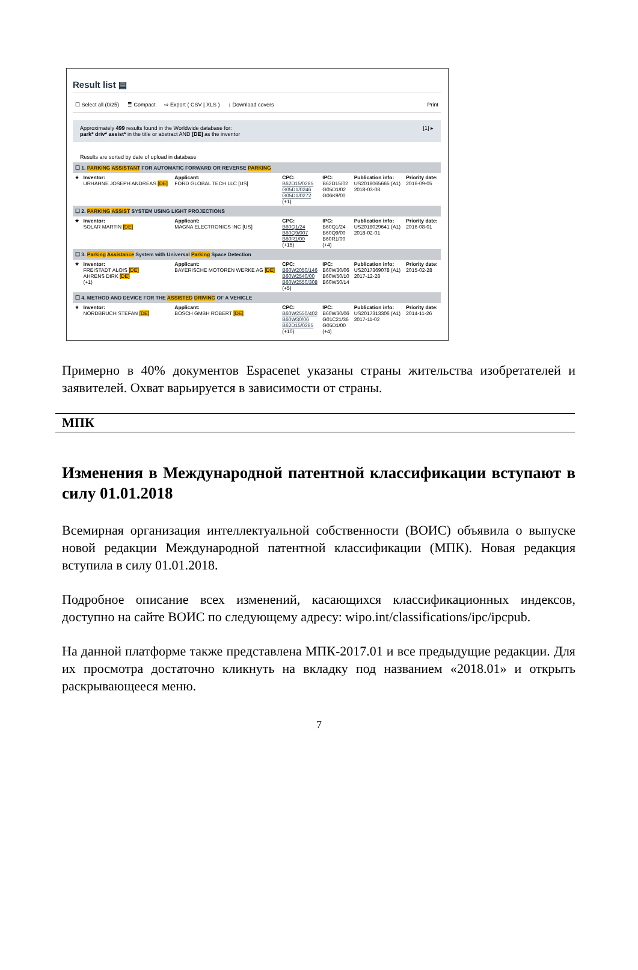Result list ▤
☐ Select all (0/25) ≣ Compact ⇨ Export ( CSV | XLS ) ↓ Download covers Print
Approximately 499 results found in the Worldwide database for: [1] ▸
park* driv* assist* in the title or abstract AND [DE] as the inventor
Results are sorted by date of upload in database
| ☐ 1. PARKING ASSISTANT FOR AUTOMATIC FORWARD OR REVERSE PARKING | | | | | | |
| ★ | Inventor: URHAHNE JOSEPH ANDREAS [DE] | Applicant: FORD GLOBAL TECH LLC [US] | CPC: B62D15/0285 G05D1/0246 G05D1/0272 (+1) | IPC: B62D15/02 G05D1/02 G06K9/00 | Publication info: US2018065665 (A1) 2018-03-08 | Priority date: 2016-09-05 |
| ☐ 2. PARKING ASSIST SYSTEM USING LIGHT PROJECTIONS | | | | | | |
| ★ | Inventor: SOLAR MARTIN [DE] | Applicant: MAGNA ELECTRONICS INC [US] | CPC: B60Q1/24 B60Q9/007 B60R1/00 (+15) | IPC: B60Q1/24 B60Q9/00 B60R1/00 (+4) | Publication info: US2018029641 (A1) 2018-02-01 | Priority date: 2016-08-01 |
| ☐ 3. Parking Assistance System with Universal Parking Space Detection | | | | | | |
| ★ | Inventor: FREISTADT ALOIS [DE] AHRENS DIRK [DE] (+1) | Applicant: BAYERISCHE MOTOREN WERKE AG [DE] | CPC: B60W2050/146 B60W2540/00 B60W2550/308 (+5) | IPC: B60W30/06 B60W50/10 B60W50/14 | Publication info: US2017369078 (A1) 2017-12-28 | Priority date: 2015-02-28 |
| ☐ 4. METHOD AND DEVICE FOR THE ASSISTED DRIVING OF A VEHICLE | | | | | | |
| ★ | Inventor: NORDBRUCH STEFAN [DE] | Applicant: BOSCH GMBH ROBERT [DE] | CPC: B60W2550/402 B60W30/06 B62D15/0285 (+10) | IPC: B60W30/06 G01C21/36 G05D1/00 (+4) | Publication info: US2017313306 (A1) 2017-11-02 | Priority date: 2014-11-26 |
Примерно в 40% документов Espacenet указаны страны жительства изобретателей и заявителей. Охват варьируется в зависимости от страны.
МПК
Изменения в Международной патентной классификации вступают в силу 01.01.2018
Всемирная организация интеллектуальной собственности (ВОИС) объявила о выпуске новой редакции Международной патентной классификации (МПК). Новая редакция вступила в силу 01.01.2018.
Подробное описание всех изменений, касающихся классификационных индексов, доступно на сайте ВОИС по следующему адресу: wipo.int/classifications/ipc/ipcpub.
На данной платформе также представлена МПК-2017.01 и все предыдущие редакции. Для их просмотра достаточно кликнуть на вкладку под названием «2018.01» и открыть раскрывающееся меню.
7